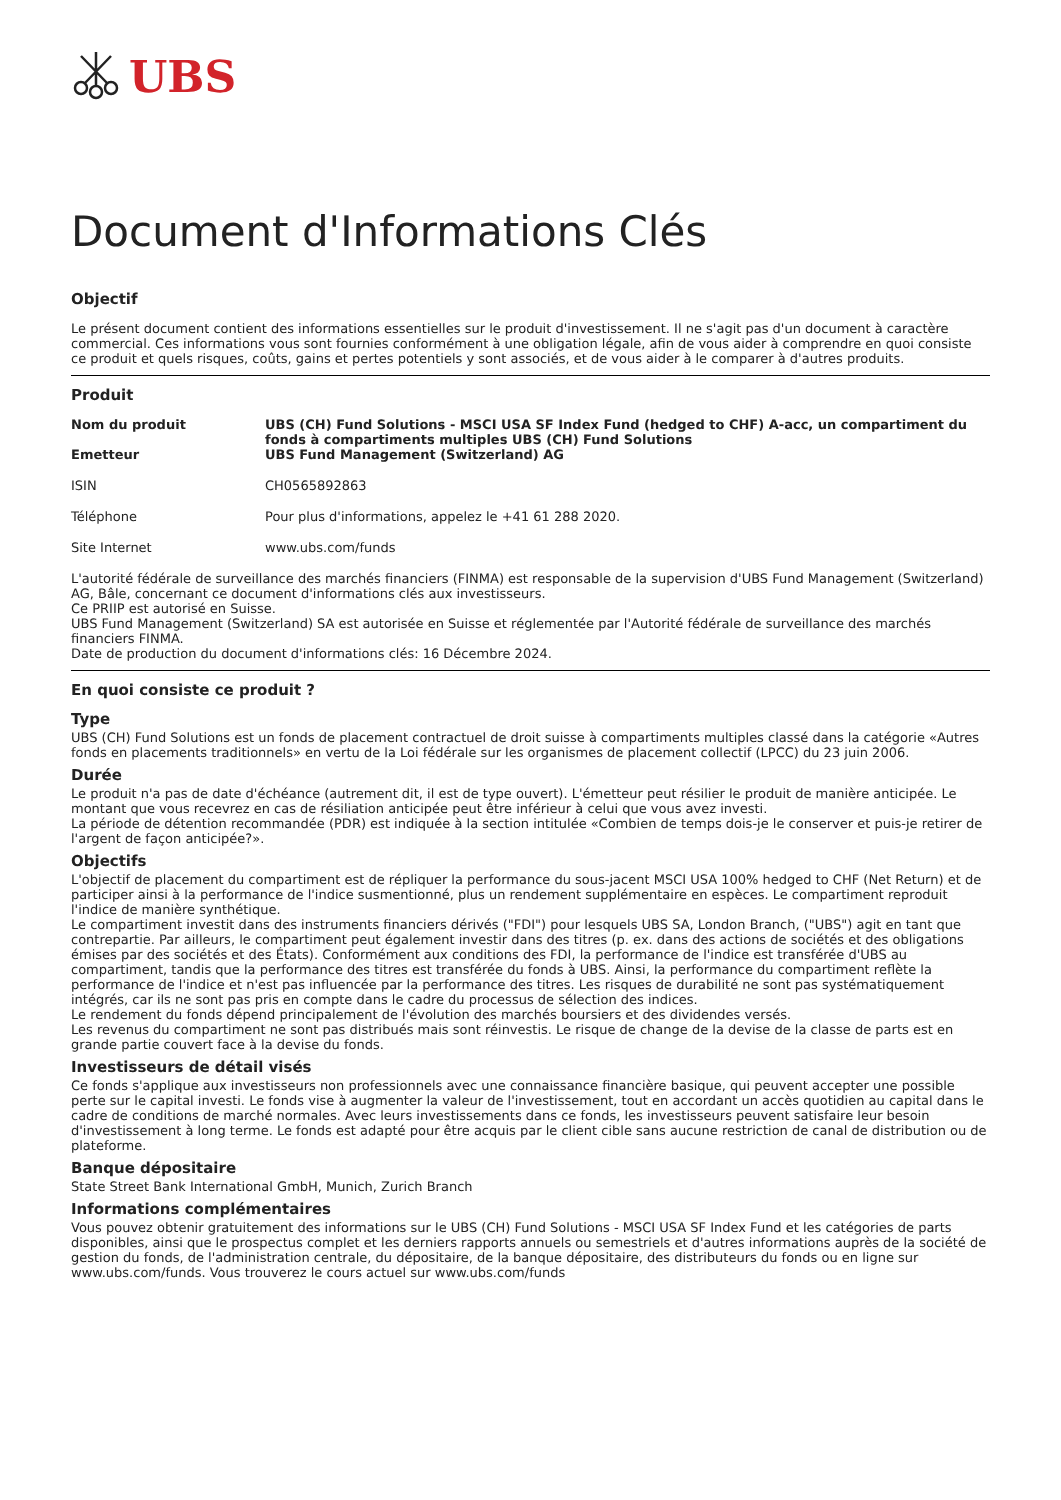UBS
Document d'Informations Clés
Objectif
Le présent document contient des informations essentielles sur le produit d'investissement. Il ne s'agit pas d'un document à caractère commercial. Ces informations vous sont fournies conformément à une obligation légale, afin de vous aider à comprendre en quoi consiste ce produit et quels risques, coûts, gains et pertes potentiels y sont associés, et de vous aider à le comparer à d'autres produits.
Produit
| Nom du produit | UBS (CH) Fund Solutions - MSCI USA SF Index Fund (hedged to CHF) A-acc, un compartiment du fonds à compartiments multiples UBS (CH) Fund Solutions |
| Emetteur | UBS Fund Management (Switzerland) AG |
| ISIN | CH0565892863 |
| Téléphone | Pour plus d'informations, appelez le +41 61 288 2020. |
| Site Internet | www.ubs.com/funds |
L'autorité fédérale de surveillance des marchés financiers (FINMA) est responsable de la supervision d'UBS Fund Management (Switzerland) AG, Bâle, concernant ce document d'informations clés aux investisseurs.
Ce PRIIP est autorisé en Suisse.
UBS Fund Management (Switzerland) SA est autorisée en Suisse et réglementée par l'Autorité fédérale de surveillance des marchés financiers FINMA.
Date de production du document d'informations clés: 16 Décembre 2024.
En quoi consiste ce produit ?
Type
UBS (CH) Fund Solutions est un fonds de placement contractuel de droit suisse à compartiments multiples classé dans la catégorie «Autres fonds en placements traditionnels» en vertu de la Loi fédérale sur les organismes de placement collectif (LPCC) du 23 juin 2006.
Durée
Le produit n'a pas de date d'échéance (autrement dit, il est de type ouvert). L'émetteur peut résilier le produit de manière anticipée. Le montant que vous recevrez en cas de résiliation anticipée peut être inférieur à celui que vous avez investi.
La période de détention recommandée (PDR) est indiquée à la section intitulée «Combien de temps dois-je le conserver et puis-je retirer de l'argent de façon anticipée?».
Objectifs
L'objectif de placement du compartiment est de répliquer la performance du sous-jacent MSCI USA 100% hedged to CHF (Net Return) et de participer ainsi à la performance de l'indice susmentionné, plus un rendement supplémentaire en espèces. Le compartiment reproduit l'indice de manière synthétique.
Le compartiment investit dans des instruments financiers dérivés ("FDI") pour lesquels UBS SA, London Branch, ("UBS") agit en tant que contrepartie. Par ailleurs, le compartiment peut également investir dans des titres (p. ex. dans des actions de sociétés et des obligations émises par des sociétés et des États). Conformément aux conditions des FDI, la performance de l'indice est transférée d'UBS au compartiment, tandis que la performance des titres est transférée du fonds à UBS. Ainsi, la performance du compartiment reflète la performance de l'indice et n'est pas influencée par la performance des titres. Les risques de durabilité ne sont pas systématiquement intégrés, car ils ne sont pas pris en compte dans le cadre du processus de sélection des indices.
Le rendement du fonds dépend principalement de l'évolution des marchés boursiers et des dividendes versés.
Les revenus du compartiment ne sont pas distribués mais sont réinvestis. Le risque de change de la devise de la classe de parts est en grande partie couvert face à la devise du fonds.
Investisseurs de détail visés
Ce fonds s'applique aux investisseurs non professionnels avec une connaissance financière basique, qui peuvent accepter une possible perte sur le capital investi. Le fonds vise à augmenter la valeur de l'investissement, tout en accordant un accès quotidien au capital dans le cadre de conditions de marché normales. Avec leurs investissements dans ce fonds, les investisseurs peuvent satisfaire leur besoin d'investissement à long terme. Le fonds est adapté pour être acquis par le client cible sans aucune restriction de canal de distribution ou de plateforme.
Banque dépositaire
State Street Bank International GmbH, Munich, Zurich Branch
Informations complémentaires
Vous pouvez obtenir gratuitement des informations sur le UBS (CH) Fund Solutions - MSCI USA SF Index Fund et les catégories de parts disponibles, ainsi que le prospectus complet et les derniers rapports annuels ou semestriels et d'autres informations auprès de la société de gestion du fonds, de l'administration centrale, du dépositaire, de la banque dépositaire, des distributeurs du fonds ou en ligne sur www.ubs.com/funds. Vous trouverez le cours actuel sur www.ubs.com/funds